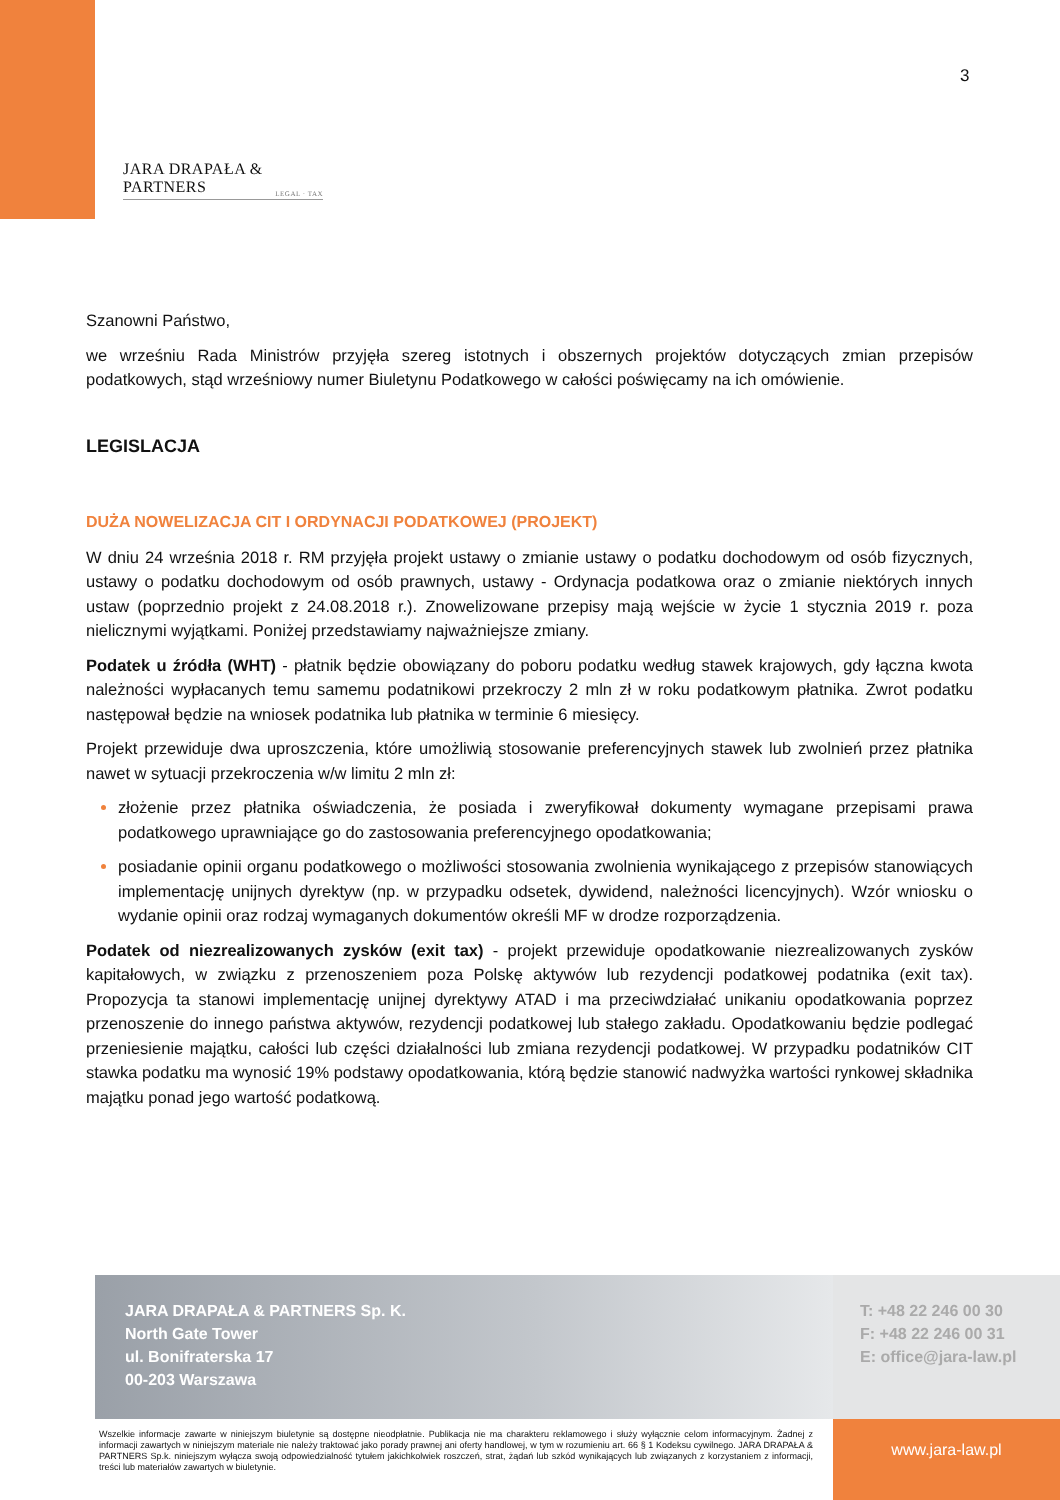3
JARA DRAPAŁA & PARTNERS
LEGAL · TAX
Szanowni Państwo,
we wrześniu Rada Ministrów przyjęła szereg istotnych i obszernych projektów dotyczących zmian przepisów podatkowych, stąd wrześniowy numer Biuletynu Podatkowego w całości poświęcamy na ich omówienie.
LEGISLACJA
DUŻA NOWELIZACJA CIT I ORDYNACJI PODATKOWEJ (PROJEKT)
W dniu 24 września 2018 r. RM przyjęła projekt ustawy o zmianie ustawy o podatku dochodowym od osób fizycznych, ustawy o podatku dochodowym od osób prawnych, ustawy - Ordynacja podatkowa oraz o zmianie niektórych innych ustaw (poprzednio projekt z 24.08.2018 r.). Znowelizowane przepisy mają wejście w życie 1 stycznia 2019 r. poza nielicznymi wyjątkami. Poniżej przedstawiamy najważniejsze zmiany.
Podatek u źródła (WHT) - płatnik będzie obowiązany do poboru podatku według stawek krajowych, gdy łączna kwota należności wypłacanych temu samemu podatnikowi przekroczy 2 mln zł w roku podatkowym płatnika. Zwrot podatku następował będzie na wniosek podatnika lub płatnika w terminie 6 miesięcy.
Projekt przewiduje dwa uproszczenia, które umożliwią stosowanie preferencyjnych stawek lub zwolnień przez płatnika nawet w sytuacji przekroczenia w/w limitu 2 mln zł:
złożenie przez płatnika oświadczenia, że posiada i zweryfikował dokumenty wymagane przepisami prawa podatkowego uprawniające go do zastosowania preferencyjnego opodatkowania;
posiadanie opinii organu podatkowego o możliwości stosowania zwolnienia wynikającego z przepisów stanowiących implementację unijnych dyrektyw (np. w przypadku odsetek, dywidend, należności licencyjnych). Wzór wniosku o wydanie opinii oraz rodzaj wymaganych dokumentów określi MF w drodze rozporządzenia.
Podatek od niezrealizowanych zysków (exit tax) - projekt przewiduje opodatkowanie niezrealizowanych zysków kapitałowych, w związku z przenoszeniem poza Polskę aktywów lub rezydencji podatkowej podatnika (exit tax). Propozycja ta stanowi implementację unijnej dyrektywy ATAD i ma przeciwdziałać unikaniu opodatkowania poprzez przenoszenie do innego państwa aktywów, rezydencji podatkowej lub stałego zakładu. Opodatkowaniu będzie podlegać przeniesienie majątku, całości lub części działalności lub zmiana rezydencji podatkowej. W przypadku podatników CIT stawka podatku ma wynosić 19% podstawy opodatkowania, którą będzie stanowić nadwyżka wartości rynkowej składnika majątku ponad jego wartość podatkową.
JARA DRAPAŁA & PARTNERS Sp. K.
North Gate Tower
ul. Bonifraterska 17
00-203 Warszawa
T: +48 22 246 00 30
F: +48 22 246 00 31
E: office@jara-law.pl
Wszelkie informacje zawarte w niniejszym biuletynie są dostępne nieodpłatnie. Publikacja nie ma charakteru reklamowego i służy wyłącznie celom informacyjnym. Żadnej z informacji zawartych w niniejszym materiale nie należy traktować jako porady prawnej ani oferty handlowej, w tym w rozumieniu art. 66 § 1 Kodeksu cywilnego. JARA DRAPAŁA & PARTNERS Sp.k. niniejszym wyłącza swoją odpowiedzialność tytułem jakichkolwiek roszczeń, strat, żądań lub szkód wynikających lub związanych z korzystaniem z informacji, treści lub materiałów zawartych w biuletynie.
www.jara-law.pl